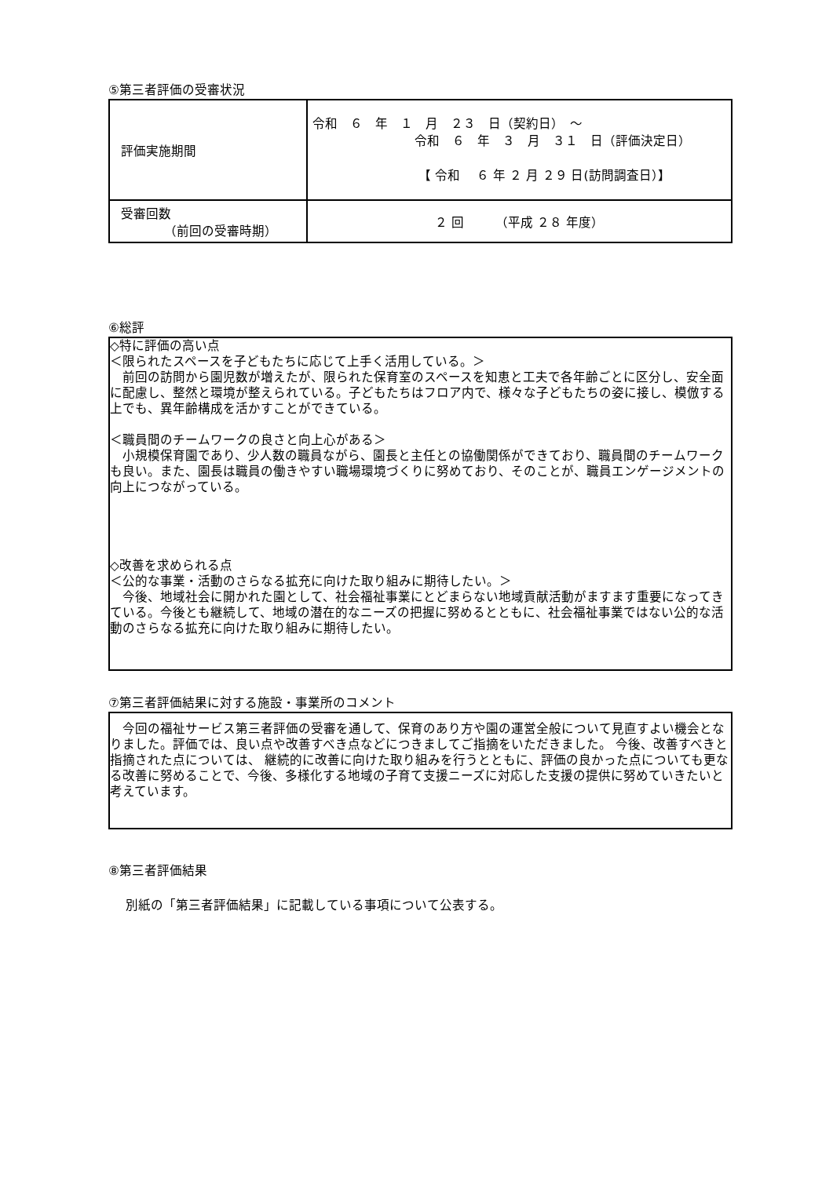⑤第三者評価の受審状況
| 評価実施期間 | 令和 ６ 年 １ 月 ２３ 日（契約日） ～ 令和 ６ 年 ３ 月 ３１ 日（評価決定日） 【 令和 ６ 年 ２ 月 ２９ 日(訪問調査日）】 |
| 受審回数 （前回の受審時期） | ２ 回 （平成 ２８ 年度） |
⑥総評
◇特に評価の高い点
＜限られたスペースを子どもたちに応じて上手く活用している。＞
　前回の訪問から園児数が増えたが、限られた保育室のスペースを知恵と工夫で各年齢ごとに区分し、安全面に配慮し、整然と環境が整えられている。子どもたちはフロア内で、様々な子どもたちの姿に接し、模倣する上でも、異年齢構成を活かすことができている。
＜職員間のチームワークの良さと向上心がある＞
　小規模保育園であり、少人数の職員ながら、園長と主任との協働関係ができており、職員間のチームワークも良い。また、園長は職員の働きやすい職場環境づくりに努めており、そのことが、職員エンゲージメントの向上につながっている。
◇改善を求められる点
＜公的な事業・活動のさらなる拡充に向けた取り組みに期待したい。＞
　今後、地域社会に開かれた園として、社会福祉事業にとどまらない地域貢献活動がますます重要になってきている。今後とも継続して、地域の潜在的なニーズの把握に努めるとともに、社会福祉事業ではない公的な活動のさらなる拡充に向けた取り組みに期待したい。
⑦第三者評価結果に対する施設・事業所のコメント
　今回の福祉サービス第三者評価の受審を通して、保育のあり方や園の運営全般について見直すよい機会となりました。評価では、良い点や改善すべき点などにつきましてご指摘をいただきました。 今後、改善すべきと指摘された点については、 継続的に改善に向けた取り組みを行うとともに、評価の良かった点についても更なる改善に努めることで、今後、多様化する地域の子育て支援ニーズに対応した支援の提供に努めていきたいと考えています。
⑧第三者評価結果
別紙の「第三者評価結果」に記載している事項について公表する。